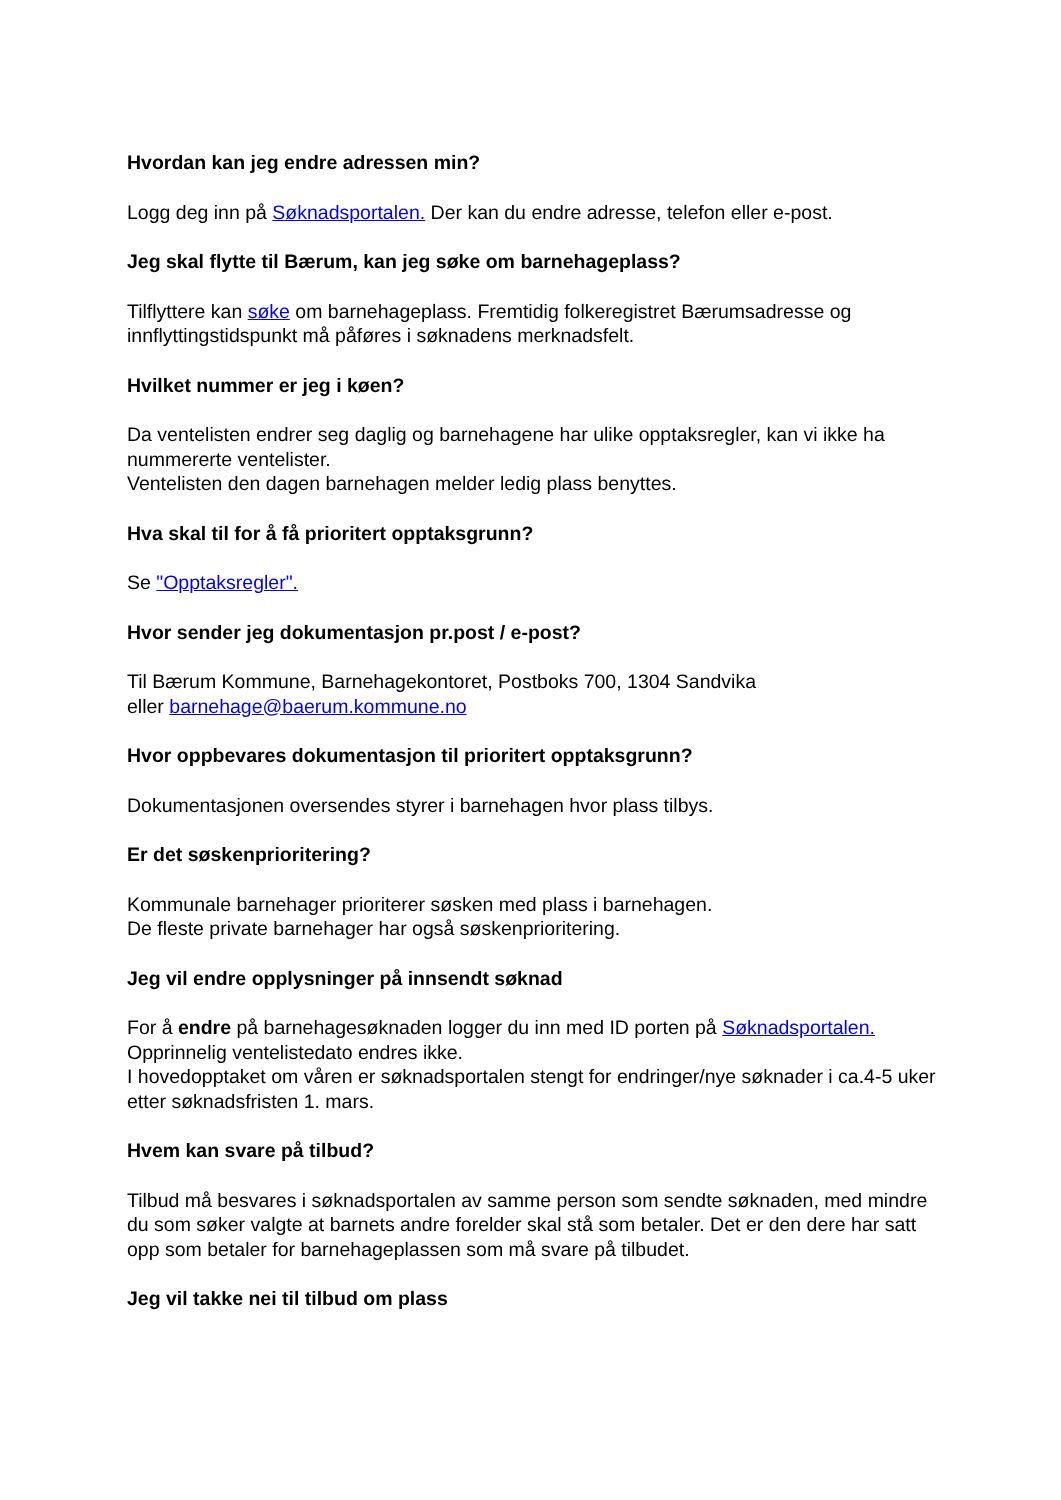Hvordan kan jeg endre adressen min?
Logg deg inn på Søknadsportalen. Der kan du endre adresse, telefon eller e-post.
Jeg skal flytte til Bærum, kan jeg søke om barnehageplass?
Tilflyttere kan søke om barnehageplass. Fremtidig folkeregistret Bærumsadresse og innflyttingstidspunkt må påføres i søknadens merknadsfelt.
Hvilket nummer er jeg i køen?
Da ventelisten endrer seg daglig og barnehagene har ulike opptaksregler, kan vi ikke ha nummererte ventelister.
Ventelisten den dagen barnehagen melder ledig plass benyttes.
Hva skal til for å få prioritert opptaksgrunn?
Se "Opptaksregler".
Hvor sender jeg dokumentasjon pr.post / e-post?
Til Bærum Kommune, Barnehagekontoret, Postboks 700, 1304 Sandvika
eller barnehage@baerum.kommune.no
Hvor oppbevares dokumentasjon til prioritert opptaksgrunn?
Dokumentasjonen oversendes styrer i barnehagen hvor plass tilbys.
Er det søskenprioritering?
Kommunale barnehager prioriterer søsken med plass i barnehagen.
De fleste private barnehager har også søskenprioritering.
Jeg vil endre opplysninger på innsendt søknad
For å endre på barnehagesøknaden logger du inn med ID porten på Søknadsportalen.
Opprinnelig ventelistedato endres ikke.
I hovedopptaket om våren er søknadsportalen stengt for endringer/nye søknader i ca.4-5 uker etter søknadsfristen 1. mars.
Hvem kan svare på tilbud?
Tilbud må besvares i søknadsportalen av samme person som sendte søknaden, med mindre du som søker valgte at barnets andre forelder skal stå som betaler. Det er den dere har satt opp som betaler for barnehageplassen som må svare på tilbudet.
Jeg vil takke nei til tilbud om plass